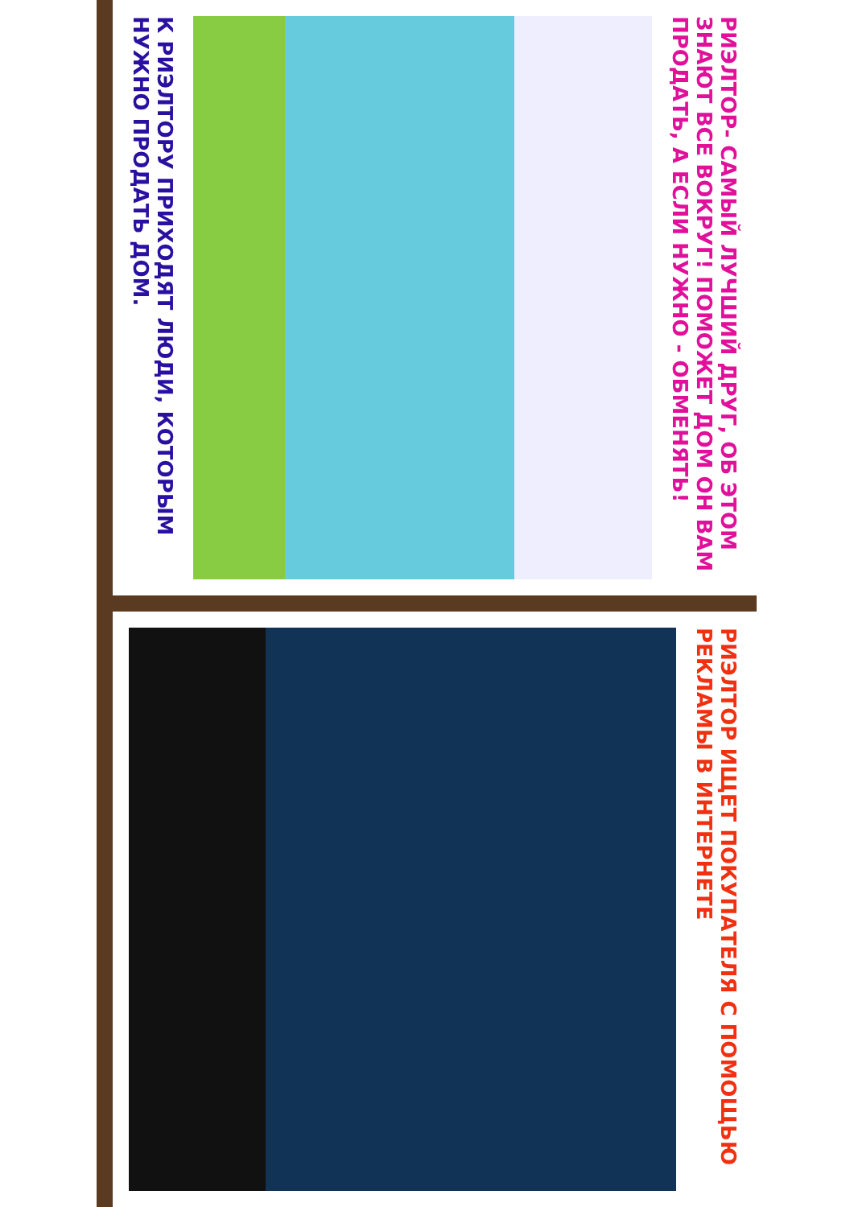РИЭЛТОР- САМЫЙ ЛУЧШИЙ ДРУГ, ОБ ЭТОМ ЗНАЮТ ВСЕ ВОКРУГ! ПОМОЖЕТ ДОМ ОН ВАМ ПРОДАТЬ, А ЕСЛИ НУЖНО - ОБМЕНЯТЬ!
К РИЭЛТОРУ ПРИХОДЯТ ЛЮДИ, КОТОРЫМ НУЖНО ПРОДАТЬ ДОМ.
РИЭЛТОР ИЩЕТ ПОКУПАТЕЛЯ С ПОМОЩЬЮ РЕКЛАМЫ В ИНТЕРНЕТЕ